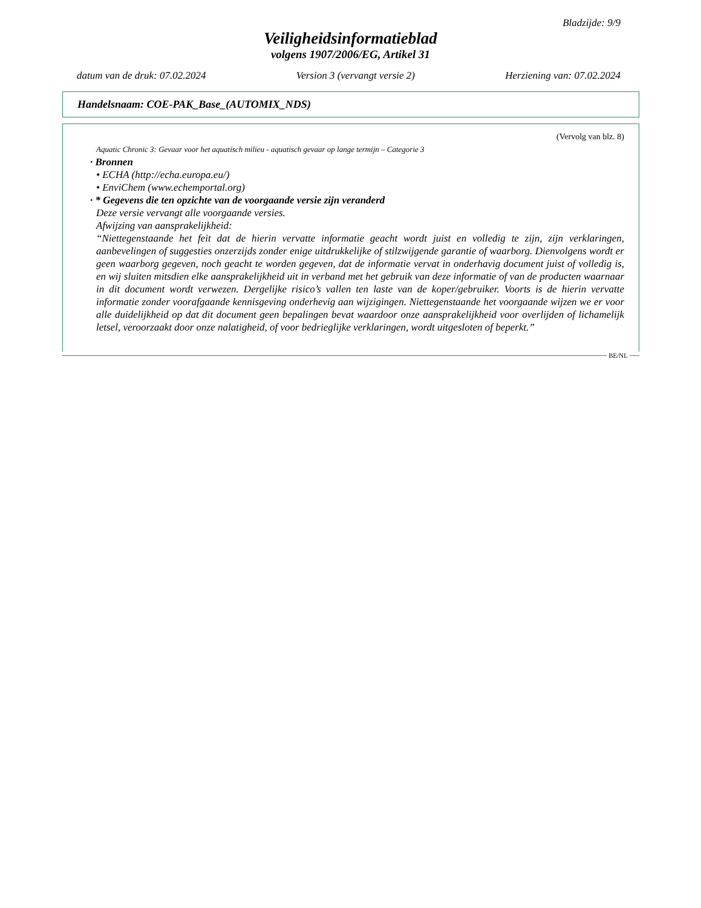Bladzijde: 9/9
Veiligheidsinformatieblad
volgens 1907/2006/EG, Artikel 31
datum van de druk: 07.02.2024 Version 3 (vervangt versie 2) Herziening van: 07.02.2024
Handelsnaam: COE-PAK_Base_(AUTOMIX_NDS)
(Vervolg van blz. 8)
Aquatic Chronic 3: Gevaar voor het aquatisch milieu - aquatisch gevaar op lange termijn – Categorie 3
· Bronnen
• ECHA (http://echa.europa.eu/)
• EnviChem (www.echemportal.org)
· * Gegevens die ten opzichte van de voorgaande versie zijn veranderd
Deze versie vervangt alle voorgaande versies.
Afwijzing van aansprakelijkheid:
“Niettegenstaande het feit dat de hierin vervatte informatie geacht wordt juist en volledig te zijn, zijn verklaringen, aanbevelingen of suggesties onzerzijds zonder enige uitdrukkelijke of stilzwijgende garantie of waarborg. Dienvolgens wordt er geen waarborg gegeven, noch geacht te worden gegeven, dat de informatie vervat in onderhavig document juist of volledig is, en wij sluiten mitsdien elke aansprakelijkheid uit in verband met het gebruik van deze informatie of van de producten waarnaar in dit document wordt verwezen. Dergelijke risico’s vallen ten laste van de koper/gebruiker. Voorts is de hierin vervatte informatie zonder voorafgaande kennisgeving onderhevig aan wijzigingen. Niettegenstaande het voorgaande wijzen we er voor alle duidelijkheid op dat dit document geen bepalingen bevat waardoor onze aansprakelijkheid voor overlijden of lichamelijk letsel, veroorzaakt door onze nalatigheid, of voor bedrieglijke verklaringen, wordt uitgesloten of beperkt.”
BE/NL